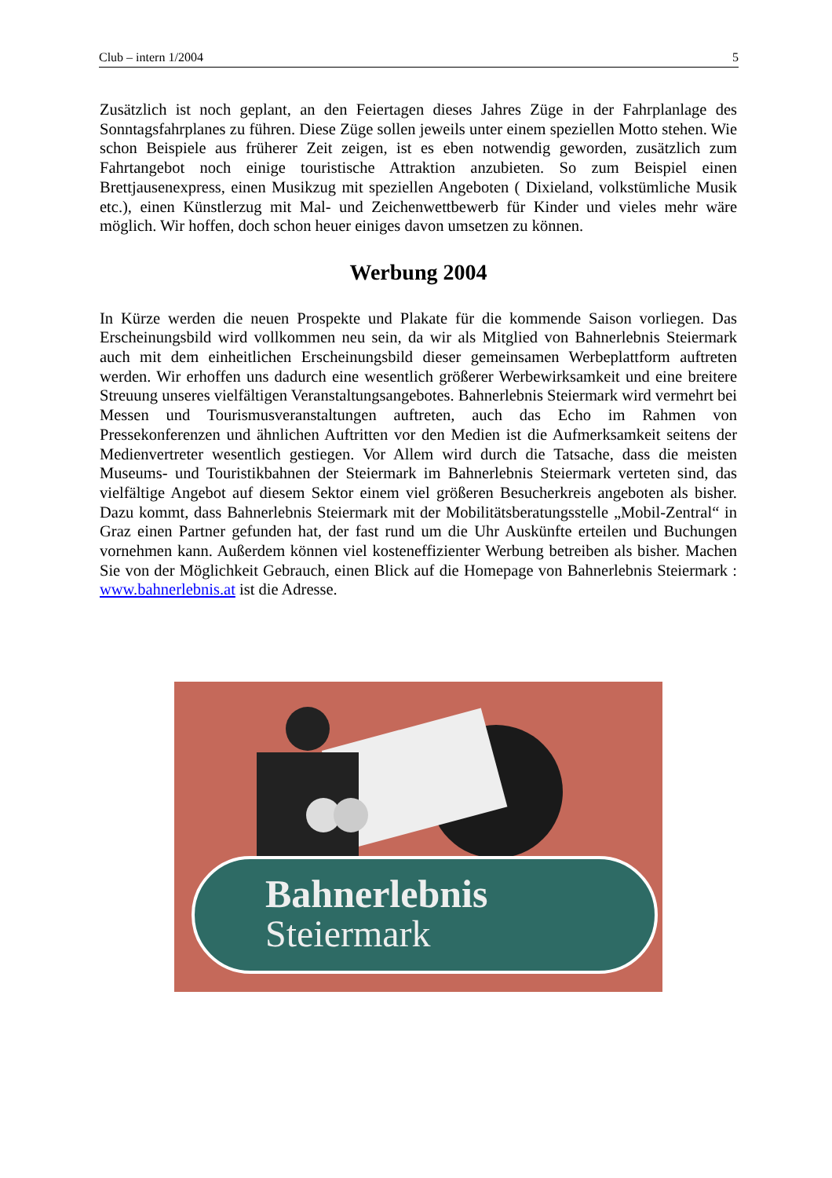Club – intern 1/2004 5
Zusätzlich ist noch geplant, an den Feiertagen dieses Jahres Züge in der Fahrplanlage des Sonntagsfahrplanes zu führen. Diese Züge sollen jeweils unter einem speziellen Motto stehen. Wie schon Beispiele aus früherer Zeit zeigen, ist es eben notwendig geworden, zusätzlich zum Fahrtangebot noch einige touristische Attraktion anzubieten. So zum Beispiel einen Brettjausenexpress, einen Musikzug mit speziellen Angeboten ( Dixieland, volkstümliche Musik etc.), einen Künstlerzug mit Mal- und Zeichenwettbewerb für Kinder und vieles mehr wäre möglich. Wir hoffen, doch schon heuer einiges davon umsetzen zu können.
Werbung 2004
In Kürze werden die neuen Prospekte und Plakate für die kommende Saison vorliegen. Das Erscheinungsbild wird vollkommen neu sein, da wir als Mitglied von Bahnerlebnis Steiermark auch mit dem einheitlichen Erscheinungsbild dieser gemeinsamen Werbeplattform auftreten werden. Wir erhoffen uns dadurch eine wesentlich größerer Werbewirksamkeit und eine breitere Streuung unseres vielfältigen Veranstaltungsangebotes. Bahnerlebnis Steiermark wird vermehrt bei Messen und Tourismusveranstaltungen auftreten, auch das Echo im Rahmen von Pressekonferenzen und ähnlichen Auftritten vor den Medien ist die Aufmerksamkeit seitens der Medienvertreter wesentlich gestiegen. Vor Allem wird durch die Tatsache, dass die meisten Museums- und Touristikbahnen der Steiermark im Bahnerlebnis Steiermark verteten sind, das vielfältige Angebot auf diesem Sektor einem viel größeren Besucherkreis angeboten als bisher. Dazu kommt, dass Bahnerlebnis Steiermark mit der Mobilitätsberatungsstelle „Mobil-Zentral“ in Graz einen Partner gefunden hat, der fast rund um die Uhr Auskünfte erteilen und Buchungen vornehmen kann. Außerdem können viel kosteneffizienter Werbung betreiben als bisher. Machen Sie von der Möglichkeit Gebrauch, einen Blick auf die Homepage von Bahnerlebnis Steiermark : www.bahnerlebnis.at ist die Adresse.
Bahnerlebnis
Steiermark